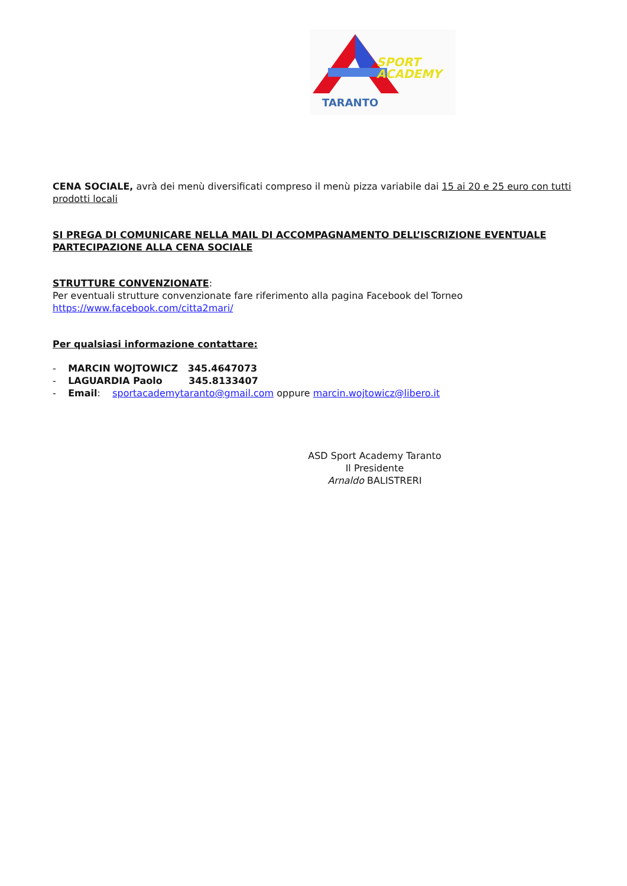SPORT
ACADEMY
TARANTO
CENA SOCIALE, avrà dei menù diversificati compreso il menù pizza variabile dai 15 ai 20 e 25 euro con tutti prodotti locali
SI PREGA DI COMUNICARE NELLA MAIL DI ACCOMPAGNAMENTO DELL’ISCRIZIONE EVENTUALE PARTECIPAZIONE ALLA CENA SOCIALE
STRUTTURE CONVENZIONATE:
Per eventuali strutture convenzionate fare riferimento alla pagina Facebook del Torneo
https://www.facebook.com/citta2mari/
Per qualsiasi informazione contattare:
- MARCIN WOJTOWICZ 345.4647073
- LAGUARDIA Paolo 345.8133407
- Email: sportacademytaranto@gmail.com oppure marcin.wojtowicz@libero.it
ASD Sport Academy Taranto
Il Presidente
Arnaldo BALISTRERI